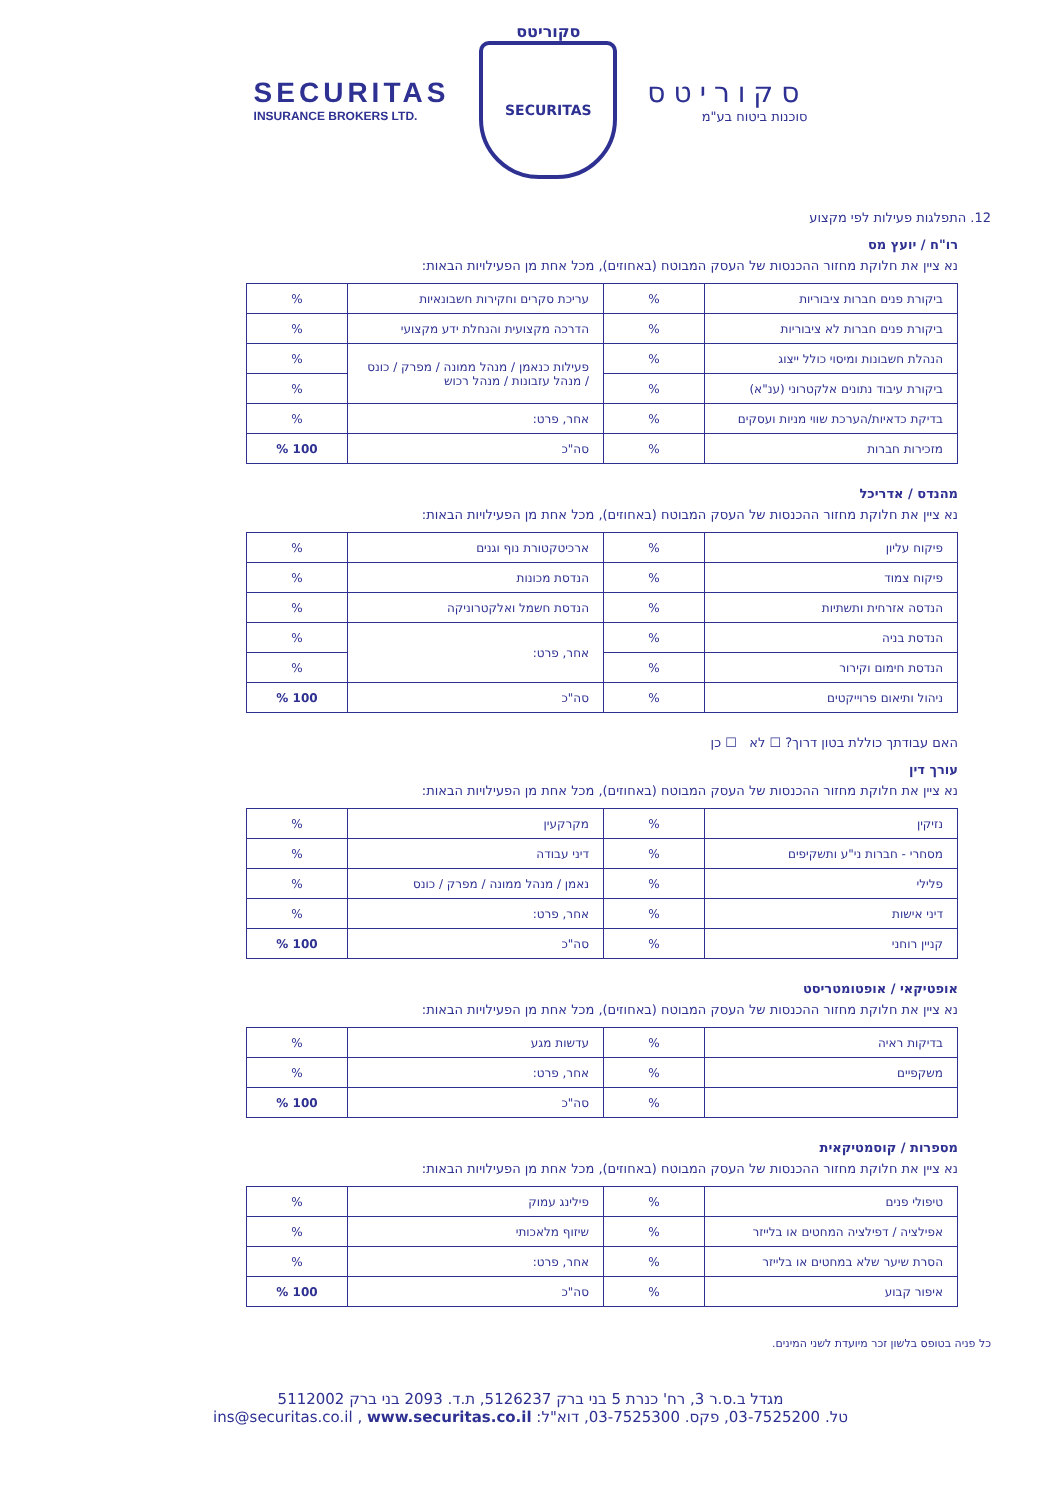SECURITAS
INSURANCE BROKERS LTD.
סקוריטס
SECURITAS
סקוריטס
סוכנות ביטוח בע"מ
12. התפלגות פעילות לפי מקצוע
רו"ח / יועץ מס
נא ציין את חלוקת מחזור ההכנסות של העסק המבוטח (באחוזים), מכל אחת מן הפעילויות הבאות:
| ביקורת פנים חברות ציבוריות | % | עריכת סקרים וחקירות חשבונאיות | % |
| ביקורת פנים חברות לא ציבוריות | % | הדרכה מקצועית והנחלת ידע מקצועי | % |
| הנהלת חשבונות ומיסוי כולל ייצוג | % | פעילות כנאמן / מנהל ממונה / מפרק / כונס / מנהל עזבונות / מנהל רכוש | % |
| ביקורת עיבוד נתונים אלקטרוני (ענ"א) | % | | % |
| בדיקת כדאיות/הערכת שווי מניות ועסקים | % | אחר, פרט: | % |
| מזכירות חברות | % | סה"כ | 100 % |
מהנדס / אדריכל
נא ציין את חלוקת מחזור ההכנסות של העסק המבוטח (באחוזים), מכל אחת מן הפעילויות הבאות:
| פיקוח עליון | % | ארכיטקטורת נוף וגנים | % |
| פיקוח צמוד | % | הנדסת מכונות | % |
| הנדסה אזרחית ותשתיות | % | הנדסת חשמל ואלקטרוניקה | % |
| הנדסת בניה | % | אחר, פרט: | % |
| הנדסת חימום וקירור | % | | % |
| ניהול ותיאום פרוייקטים | % | סה"כ | 100 % |
האם עבודתך כוללת בטון דרוך? ☐ לא ☐ כן
עורך דין
נא ציין את חלוקת מחזור ההכנסות של העסק המבוטח (באחוזים), מכל אחת מן הפעילויות הבאות:
| נזיקין | % | מקרקעין | % |
| מסחרי - חברות ני"ע ותשקיפים | % | דיני עבודה | % |
| פלילי | % | נאמן / מנהל ממונה / מפרק / כונס | % |
| דיני אישות | % | אחר, פרט: | % |
| קניין רוחני | % | סה"כ | 100 % |
אופטיקאי / אופטומטריסט
נא ציין את חלוקת מחזור ההכנסות של העסק המבוטח (באחוזים), מכל אחת מן הפעילויות הבאות:
| בדיקות ראיה | % | עדשות מגע | % |
| משקפיים | % | אחר, פרט: | % |
| | % | סה"כ | 100 % |
מספרות / קוסמטיקאית
נא ציין את חלוקת מחזור ההכנסות של העסק המבוטח (באחוזים), מכל אחת מן הפעילויות הבאות:
| טיפולי פנים | % | פילינג עמוק | % |
| אפילציה / דפילציה המחטים או בלייזר | % | שיזוף מלאכותי | % |
| הסרת שיער שלא במחטים או בלייזר | % | אחר, פרט: | % |
| איפור קבוע | % | סה"כ | 100 % |
כל פניה בטופס בלשון זכר מיועדת לשני המינים.
מגדל ב.ס.ר 3, רח' כנרת 5 בני ברק 5126237, ת.ד. 2093 בני ברק 5112002
טל. 03-7525200, פקס. 03-7525300, דוא"ל: ins@securitas.co.il , www.securitas.co.il